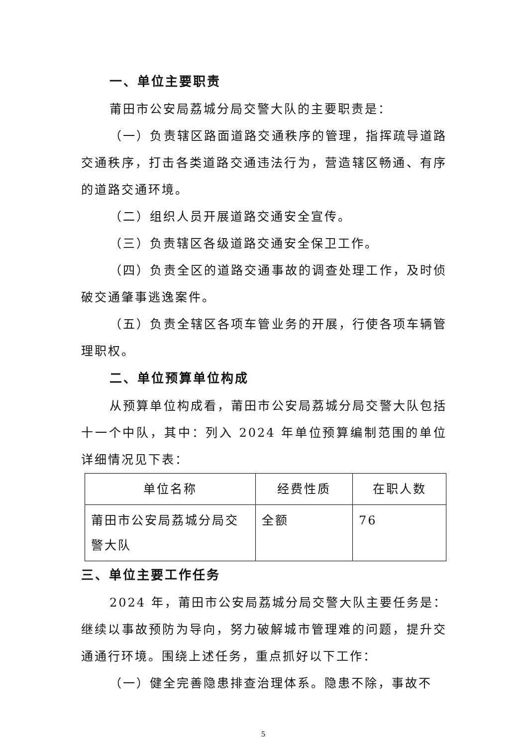一、单位主要职责
莆田市公安局荔城分局交警大队的主要职责是：
（一）负责辖区路面道路交通秩序的管理，指挥疏导道路交通秩序，打击各类道路交通违法行为，营造辖区畅通、有序的道路交通环境。
（二）组织人员开展道路交通安全宣传。
（三）负责辖区各级道路交通安全保卫工作。
（四）负责全区的道路交通事故的调查处理工作，及时侦破交通肇事逃逸案件。
（五）负责全辖区各项车管业务的开展，行使各项车辆管理职权。
二、单位预算单位构成
从预算单位构成看，莆田市公安局荔城分局交警大队包括十一个中队，其中：列入 2024 年单位预算编制范围的单位详细情况见下表：
| 单位名称 | 经费性质 | 在职人数 |
| --- | --- | --- |
| 莆田市公安局荔城分局交警大队 | 全额 | 76 |
三、单位主要工作任务
2024 年，莆田市公安局荔城分局交警大队主要任务是：继续以事故预防为导向，努力破解城市管理难的问题，提升交通通行环境。围绕上述任务，重点抓好以下工作：
（一）健全完善隐患排查治理体系。隐患不除，事故不
5